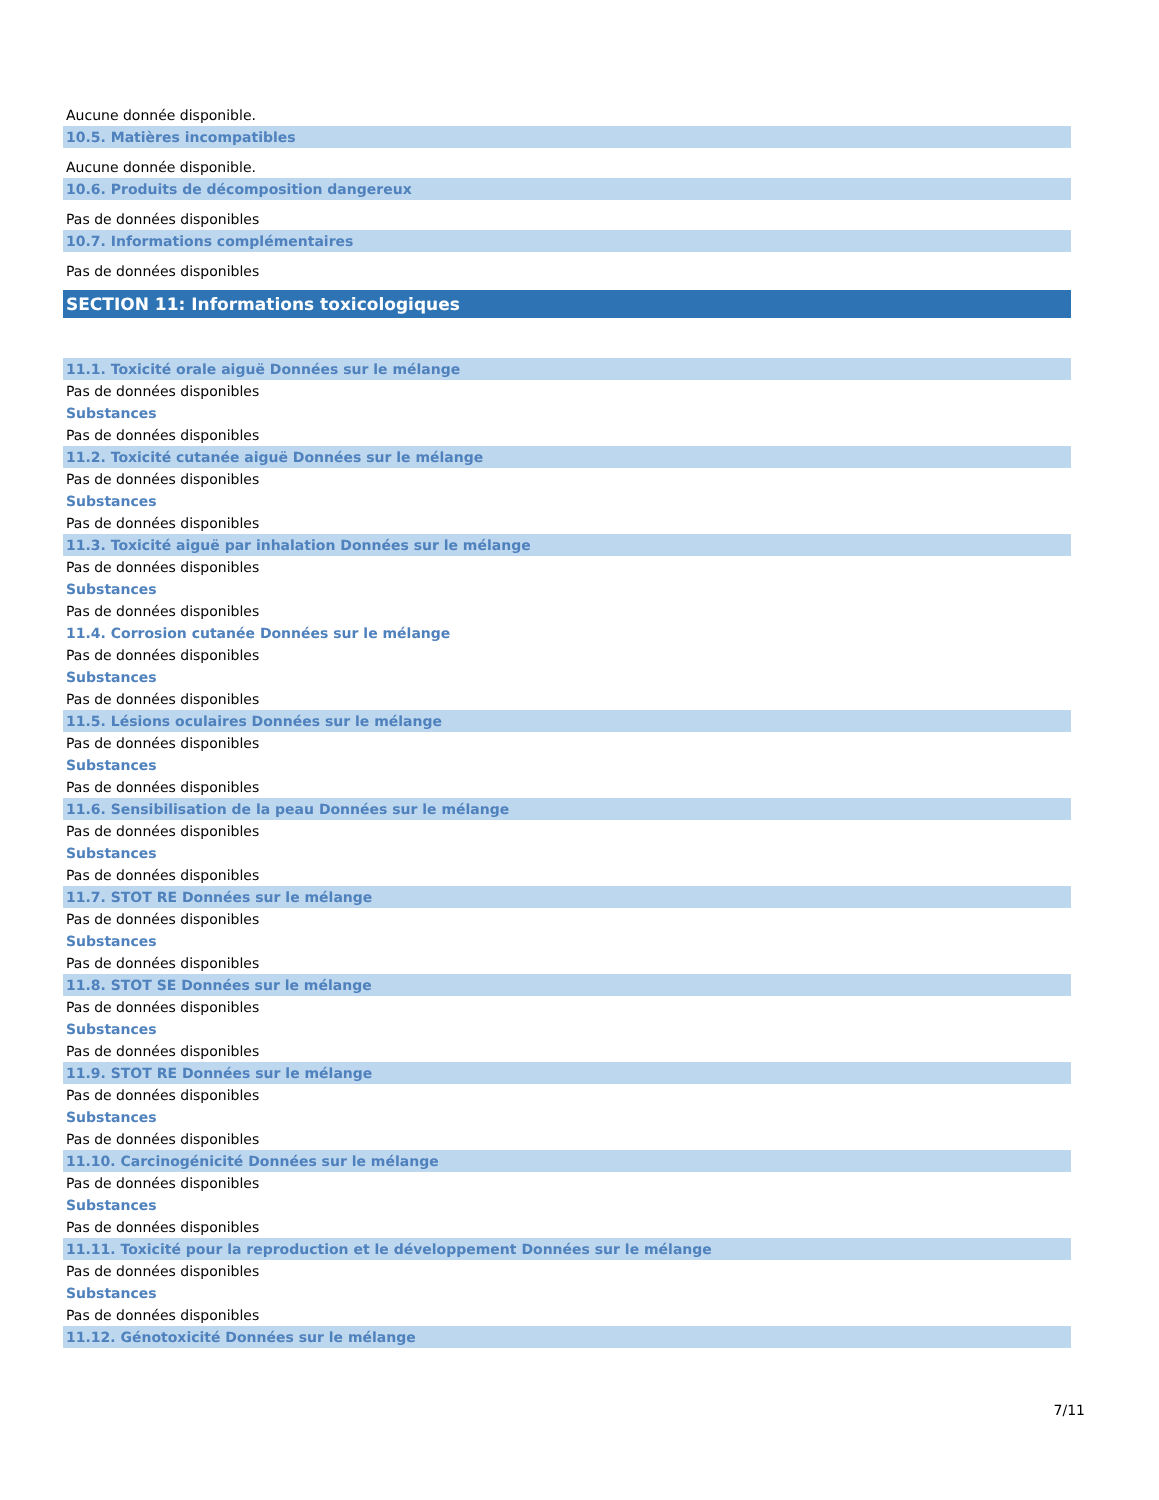Aucune donnée disponible.
10.5. Matières incompatibles
Aucune donnée disponible.
10.6. Produits de décomposition dangereux
Pas de données disponibles
10.7. Informations complémentaires
Pas de données disponibles
SECTION 11: Informations toxicologiques
11.1. Toxicité orale aiguë Données sur le mélange
Pas de données disponibles
Substances
Pas de données disponibles
11.2. Toxicité cutanée aiguë Données sur le mélange
Pas de données disponibles
Substances
Pas de données disponibles
11.3. Toxicité aiguë par inhalation Données sur le mélange
Pas de données disponibles
Substances
Pas de données disponibles
11.4. Corrosion cutanée Données sur le mélange
Pas de données disponibles
Substances
Pas de données disponibles
11.5. Lésions oculaires Données sur le mélange
Pas de données disponibles
Substances
Pas de données disponibles
11.6. Sensibilisation de la peau Données sur le mélange
Pas de données disponibles
Substances
Pas de données disponibles
11.7. STOT RE Données sur le mélange
Pas de données disponibles
Substances
Pas de données disponibles
11.8. STOT SE Données sur le mélange
Pas de données disponibles
Substances
Pas de données disponibles
11.9. STOT RE Données sur le mélange
Pas de données disponibles
Substances
Pas de données disponibles
11.10. Carcinogénicité Données sur le mélange
Pas de données disponibles
Substances
Pas de données disponibles
11.11. Toxicité pour la reproduction et le développement Données sur le mélange
Pas de données disponibles
Substances
Pas de données disponibles
11.12. Génotoxicité Données sur le mélange
7/11